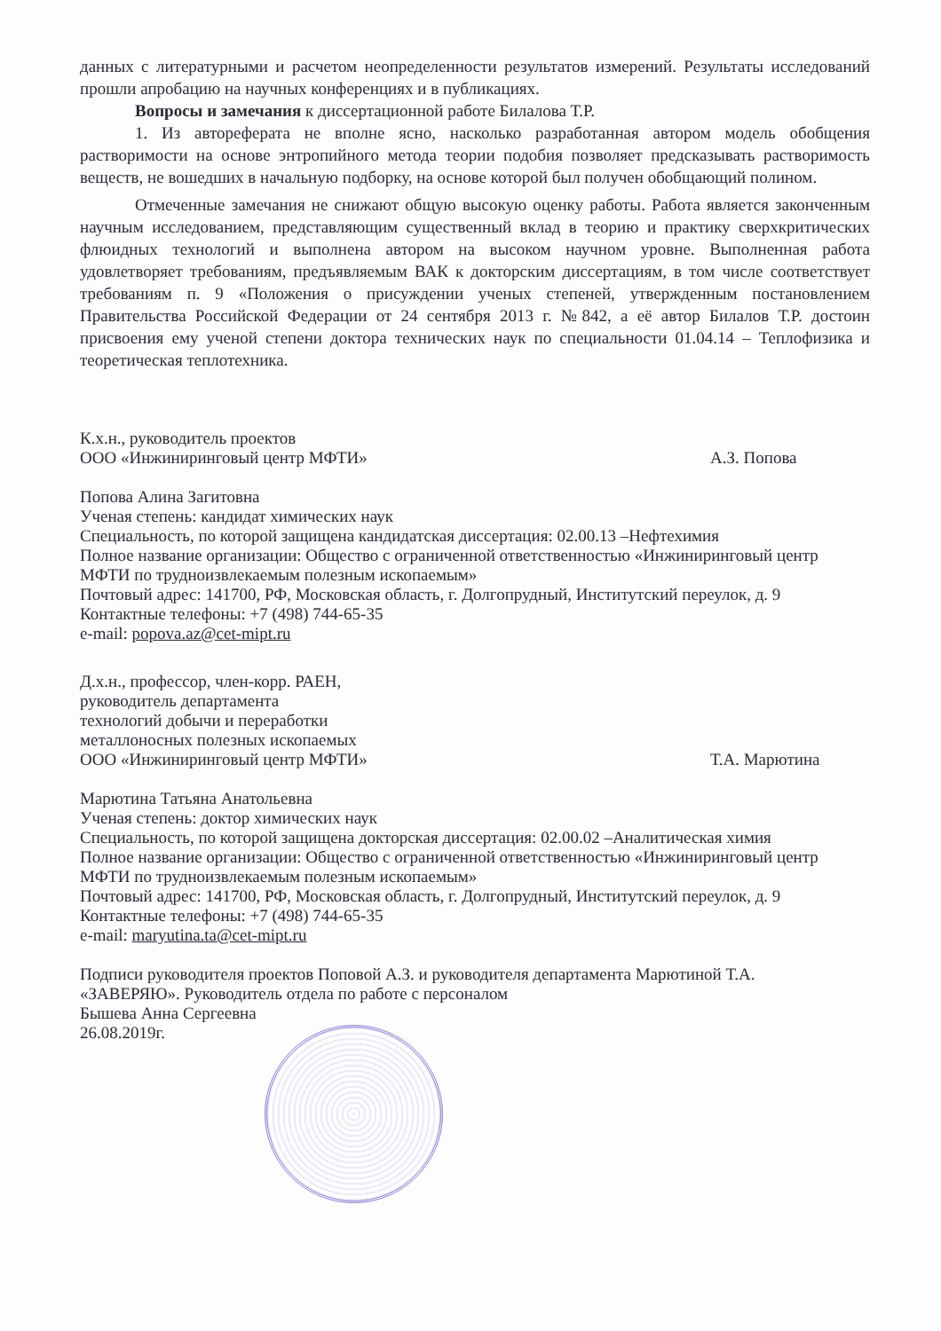данных с литературными и расчетом неопределенности результатов измерений. Результаты исследований прошли апробацию на научных конференциях и в публикациях.
Вопросы и замечания к диссертационной работе Билалова Т.Р.
1. Из автореферата не вполне ясно, насколько разработанная автором модель обобщения растворимости на основе энтропийного метода теории подобия позволяет предсказывать растворимость веществ, не вошедших в начальную подборку, на основе которой был получен обобщающий полином.
Отмеченные замечания не снижают общую высокую оценку работы. Работа является законченным научным исследованием, представляющим существенный вклад в теорию и практику сверхкритических флюидных технологий и выполнена автором на высоком научном уровне. Выполненная работа удовлетворяет требованиям, предъявляемым ВАК к докторским диссертациям, в том числе соответствует требованиям п. 9 «Положения о присуждении ученых степеней, утвержденным постановлением Правительства Российской Федерации от 24 сентября 2013 г. №842, а её автор Билалов Т.Р. достоин присвоения ему ученой степени доктора технических наук по специальности 01.04.14 – Теплофизика и теоретическая теплотехника.
К.х.н., руководитель проектов
ООО «Инжиниринговый центр МФТИ»
А.З. Попова
Попова Алина Загитовна
Ученая степень: кандидат химических наук
Специальность, по которой защищена кандидатская диссертация: 02.00.13 –Нефтехимия
Полное название организации: Общество с ограниченной ответственностью «Инжиниринговый центр МФТИ по трудноизвлекаемым полезным ископаемым»
Почтовый адрес: 141700, РФ, Московская область, г. Долгопрудный, Институтский переулок, д. 9
Контактные телефоны: +7 (498) 744-65-35
e-mail: popova.az@cet-mipt.ru
Д.х.н., профессор, член-корр. РАЕН,
руководитель департамента
технологий добычи и переработки
металлоносных полезных ископаемых
ООО «Инжиниринговый центр МФТИ»
Т.А. Марютина
Марютина Татьяна Анатольевна
Ученая степень: доктор химических наук
Специальность, по которой защищена докторская диссертация: 02.00.02 –Аналитическая химия
Полное название организации: Общество с ограниченной ответственностью «Инжиниринговый центр МФТИ по трудноизвлекаемым полезным ископаемым»
Почтовый адрес: 141700, РФ, Московская область, г. Долгопрудный, Институтский переулок, д. 9
Контактные телефоны: +7 (498) 744-65-35
e-mail: maryutina.ta@cet-mipt.ru
Подписи руководителя проектов Поповой А.З. и руководителя департамента Марютиной Т.А.
«ЗАВЕРЯЮ». Руководитель отдела по работе с персоналом
Бышева Анна Сергеевна
26.08.2019г.